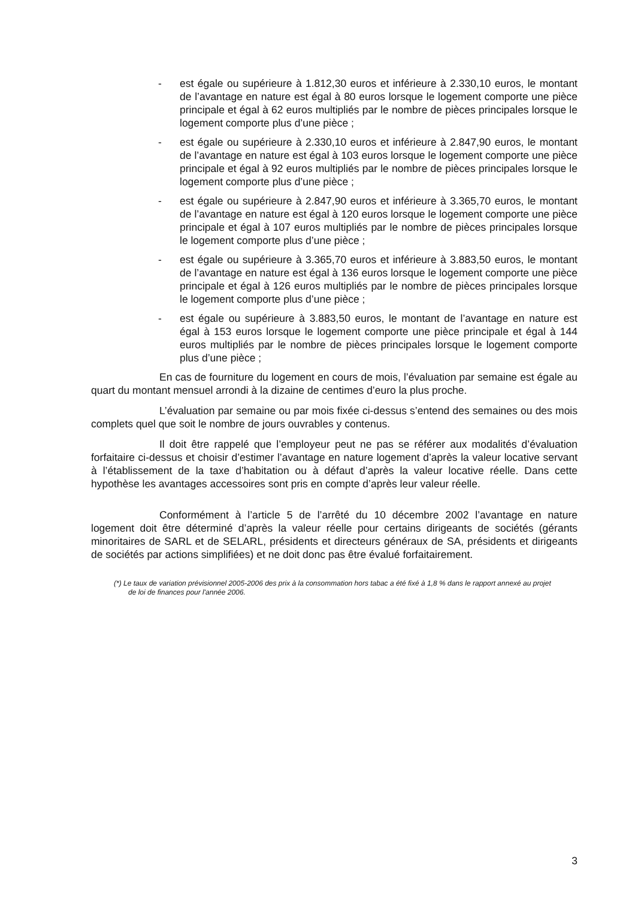- est égale ou supérieure à 1.812,30 euros et inférieure à 2.330,10 euros, le montant de l’avantage en nature est égal à 80 euros lorsque le logement comporte une pièce principale et égal à 62 euros multipliés par le nombre de pièces principales lorsque le logement comporte plus d’une pièce ;
- est égale ou supérieure à 2.330,10 euros et inférieure à 2.847,90 euros, le montant de l’avantage en nature est égal à 103 euros lorsque le logement comporte une pièce principale et égal à 92 euros multipliés par le nombre de pièces principales lorsque le logement comporte plus d’une pièce ;
- est égale ou supérieure à 2.847,90 euros et inférieure à 3.365,70 euros, le montant de l’avantage en nature est égal à 120 euros lorsque le logement comporte une pièce principale et égal à 107 euros multipliés par le nombre de pièces principales lorsque le logement comporte plus d’une pièce ;
- est égale ou supérieure à 3.365,70 euros et inférieure à 3.883,50 euros, le montant de l’avantage en nature est égal à 136 euros lorsque le logement comporte une pièce principale et égal à 126 euros multipliés par le nombre de pièces principales lorsque le logement comporte plus d’une pièce ;
- est égale ou supérieure à 3.883,50 euros, le montant de l’avantage en nature est égal à 153 euros lorsque le logement comporte une pièce principale et égal à 144 euros multipliés par le nombre de pièces principales lorsque le logement comporte plus d’une pièce ;
En cas de fourniture du logement en cours de mois, l’évaluation par semaine est égale au quart du montant mensuel arrondi à la dizaine de centimes d’euro la plus proche.
L’évaluation par semaine ou par mois fixée ci-dessus s’entend des semaines ou des mois complets quel que soit le nombre de jours ouvrables y contenus.
Il doit être rappelé que l’employeur peut ne pas se référer aux modalités d’évaluation forfaitaire ci-dessus et choisir d’estimer l’avantage en nature logement d’après la valeur locative servant à l’établissement de la taxe d’habitation ou à défaut d’après la valeur locative réelle. Dans cette hypothèse les avantages accessoires sont pris en compte d’après leur valeur réelle.
Conformément à l’article 5 de l’arrêté du 10 décembre 2002 l’avantage en nature logement doit être déterminé d’après la valeur réelle pour certains dirigeants de sociétés (gérants minoritaires de SARL et de SELARL, présidents et directeurs généraux de SA, présidents et dirigeants de sociétés par actions simplifiées) et ne doit donc pas être évalué forfaitairement.
(*) Le taux de variation prévisionnel 2005-2006 des prix à la consommation hors tabac a été fixé à 1,8 % dans le rapport annexé au projet de loi de finances pour l'année 2006.
3